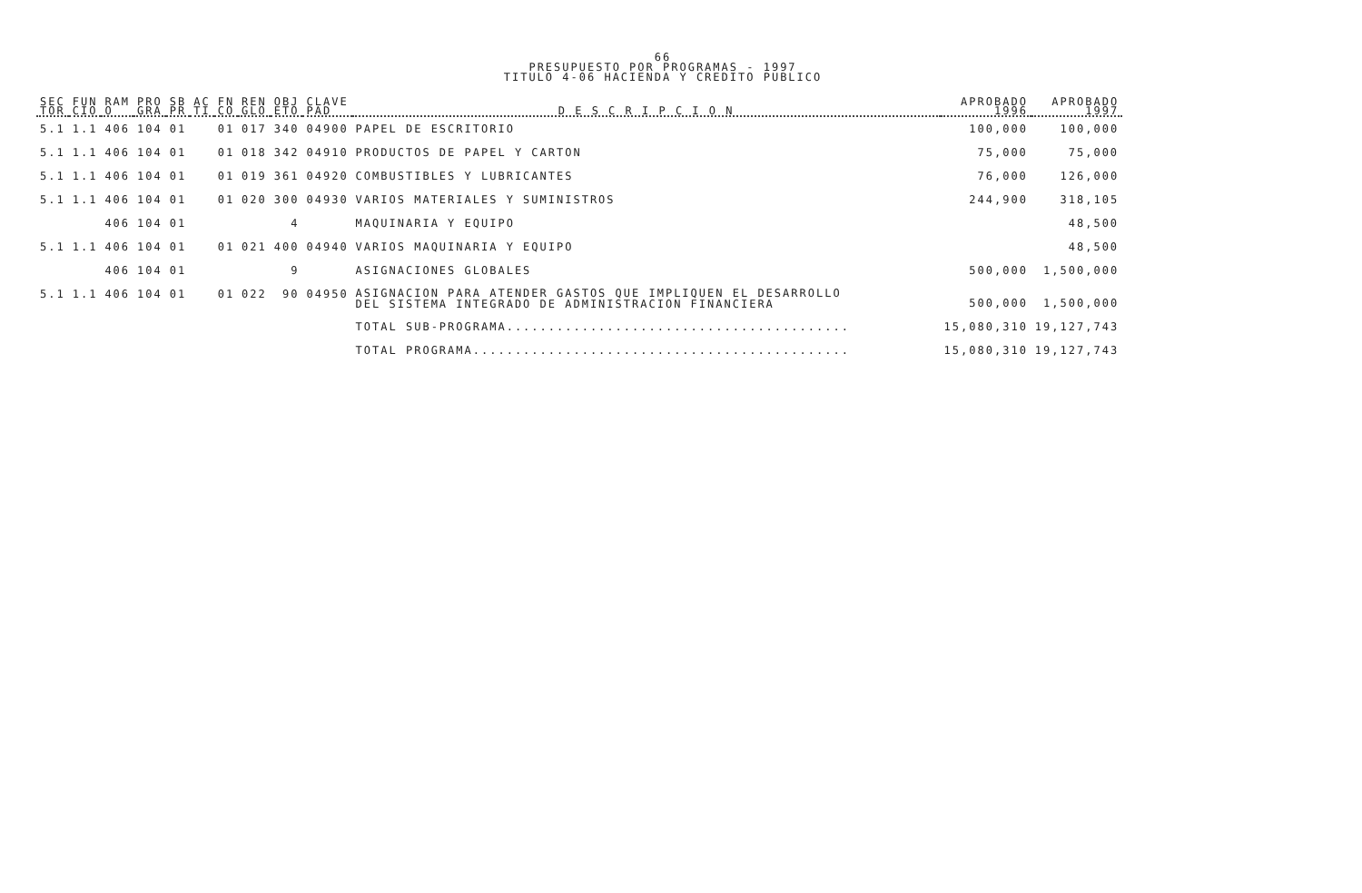66
PRESUPUESTO POR PROGRAMAS - 1997
TITULO 4-06 HACIENDA Y CREDITO PUBLICO
| SEC TOR | FUN CIO | RAM O | PRO GRA | SB PR | AC TI | FN CO | REN GLO | OBJ ETO | CLAVE PAD | D E S C R I P C I O N | APROBADO 1996 | APROBADO 1997 |
| --- | --- | --- | --- | --- | --- | --- | --- | --- | --- | --- | --- | --- |
| 5.1 | 1.1 | 406 | 104 | 01 | | 01 | 017 | 340 | 04900 | PAPEL DE ESCRITORIO | 100,000 | 100,000 |
| 5.1 | 1.1 | 406 | 104 | 01 | | 01 | 018 | 342 | 04910 | PRODUCTOS DE PAPEL Y CARTON | 75,000 | 75,000 |
| 5.1 | 1.1 | 406 | 104 | 01 | | 01 | 019 | 361 | 04920 | COMBUSTIBLES Y LUBRICANTES | 76,000 | 126,000 |
| 5.1 | 1.1 | 406 | 104 | 01 | | 01 | 020 | 300 | 04930 | VARIOS MATERIALES Y SUMINISTROS | 244,900 | 318,105 |
| | | 406 | 104 | 01 | | | | 4 | | MAQUINARIA Y EQUIPO | | 48,500 |
| 5.1 | 1.1 | 406 | 104 | 01 | | 01 | 021 | 400 | 04940 | VARIOS MAQUINARIA Y EQUIPO | | 48,500 |
| | | 406 | 104 | 01 | | | | 9 | | ASIGNACIONES GLOBALES | 500,000 | 1,500,000 |
| 5.1 | 1.1 | 406 | 104 | 01 | | 01 | 022 | 90 | 04950 | ASIGNACION PARA ATENDER GASTOS QUE IMPLIQUEN EL DESARROLLO DEL SISTEMA INTEGRADO DE ADMINISTRACION FINANCIERA | 500,000 | 1,500,000 |
| | | | | | | | | | | TOTAL SUB-PROGRAMA......................................... | 15,080,310 | 19,127,743 |
| | | | | | | | | | | TOTAL PROGRAMA............................................. | 15,080,310 | 19,127,743 |